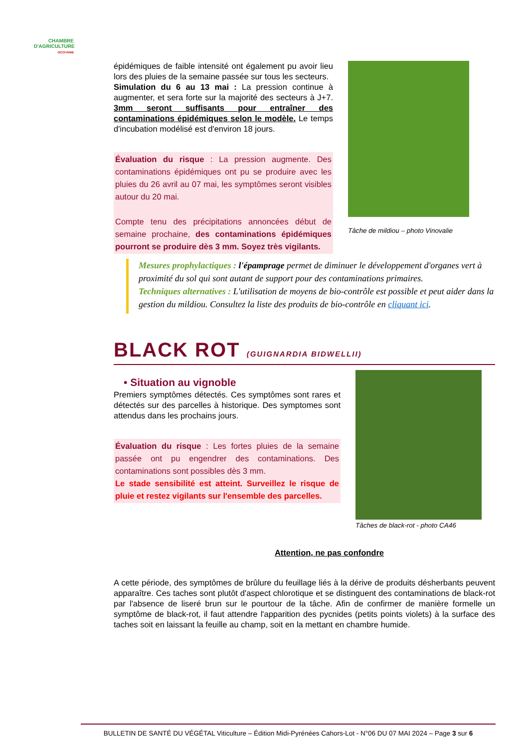CHAMBRE D'AGRICULTURE
OCCITANIE
épidémiques de faible intensité ont également pu avoir lieu lors des pluies de la semaine passée sur tous les secteurs.
Simulation du 6 au 13 mai : La pression continue à augmenter, et sera forte sur la majorité des secteurs à J+7. 3mm seront suffisants pour entraîner des contaminations épidémiques selon le modèle. Le temps d'incubation modélisé est d'environ 18 jours.
Évaluation du risque : La pression augmente. Des contaminations épidémiques ont pu se produire avec les pluies du 26 avril au 07 mai, les symptômes seront visibles autour du 20 mai.
Compte tenu des précipitations annoncées début de semaine prochaine, des contaminations épidémiques pourront se produire dès 3 mm. Soyez très vigilants.
Tâche de mildiou – photo Vinovalie
Mesures prophylactiques : l'épamprage permet de diminuer le développement d'organes vert à proximité du sol qui sont autant de support pour des contaminations primaires.
Techniques alternatives : L'utilisation de moyens de bio-contrôle est possible et peut aider dans la gestion du mildiou. Consultez la liste des produits de bio-contrôle en cliquant ici.
BLACK ROT (GUIGNARDIA BIDWELLII)
• Situation au vignoble
Premiers symptômes détectés. Ces symptômes sont rares et détectés sur des parcelles à historique. Des symptomes sont attendus dans les prochains jours.
Évaluation du risque : Les fortes pluies de la semaine passée ont pu engendrer des contaminations. Des contaminations sont possibles dès 3 mm.
Le stade sensibilité est atteint. Surveillez le risque de pluie et restez vigilants sur l'ensemble des parcelles.
Tâches de black-rot - photo CA46
Attention, ne pas confondre
A cette période, des symptômes de brûlure du feuillage liés à la dérive de produits désherbants peuvent apparaître. Ces taches sont plutôt d'aspect chlorotique et se distinguent des contaminations de black-rot par l'absence de liseré brun sur le pourtour de la tâche. Afin de confirmer de manière formelle un symptôme de black-rot, il faut attendre l'apparition des pycnides (petits points violets) à la surface des taches soit en laissant la feuille au champ, soit en la mettant en chambre humide.
BULLETIN DE SANTÉ DU VÉGÉTAL Viticulture – Édition Midi-Pyrénées Cahors-Lot - N°06 DU 07 MAI 2024 – Page 3 sur 6